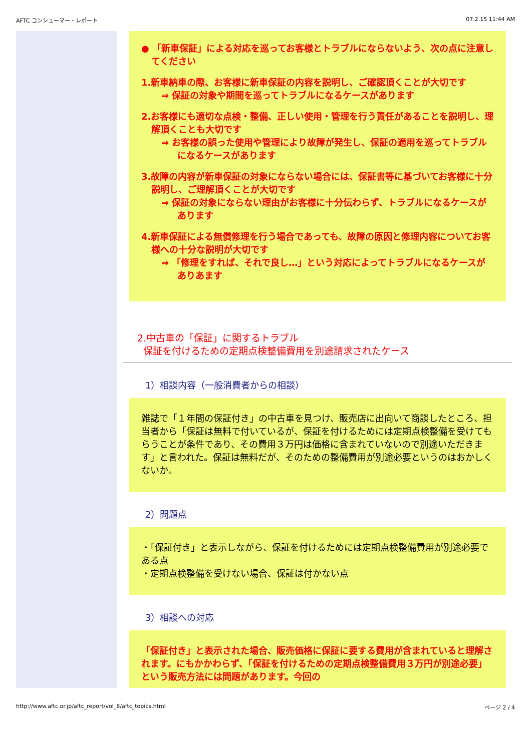AFTC コンシューマー・レポート 07.2.15 11:44 AM
● 「新車保証」による対応を巡ってお客様とトラブルにならないよう、次の点に注意してください
1.新車納車の際、お客様に新車保証の内容を説明し、ご確認頂くことが大切です
⇒ 保証の対象や期間を巡ってトラブルになるケースがあります
2.お客様にも適切な点検・整備、正しい使用・管理を行う責任があることを説明し、理解頂くことも大切です
⇒ お客様の誤った使用や管理により故障が発生し、保証の適用を巡ってトラブルになるケースがあります
3.故障の内容が新車保証の対象にならない場合には、保証書等に基づいてお客様に十分説明し、ご理解頂くことが大切です
⇒ 保証の対象にならない理由がお客様に十分伝わらず、トラブルになるケースがあります
4.新車保証による無償修理を行う場合であっても、故障の原因と修理内容についてお客様への十分な説明が大切です
⇒ 「修理をすれば、それで良し…」という対応によってトラブルになるケースがありあます
2.中古車の「保証」に関するトラブル
保証を付けるための定期点検整備費用を別途請求されたケース
1）相談内容（一般消費者からの相談）
雑誌で「１年間の保証付き」の中古車を見つけ、販売店に出向いて商談したところ、担当者から「保証は無料で付いているが、保証を付けるためには定期点検整備を受けてもらうことが条件であり、その費用３万円は価格に含まれていないので別途いただきます」と言われた。保証は無料だが、そのための整備費用が別途必要というのはおかしくないか。
2）問題点
・「保証付き」と表示しながら、保証を付けるためには定期点検整備費用が別途必要である点
・定期点検整備を受けない場合、保証は付かない点
3）相談への対応
「保証付き」と表示された場合、販売価格に保証に要する費用が含まれていると理解されます。にもかかわらず、「保証を付けるための定期点検整備費用３万円が別途必要」という販売方法には問題があります。今回の
http://www.aftc.or.jp/aftc_report/vol_8/aftc_topics.html ページ 2 / 4